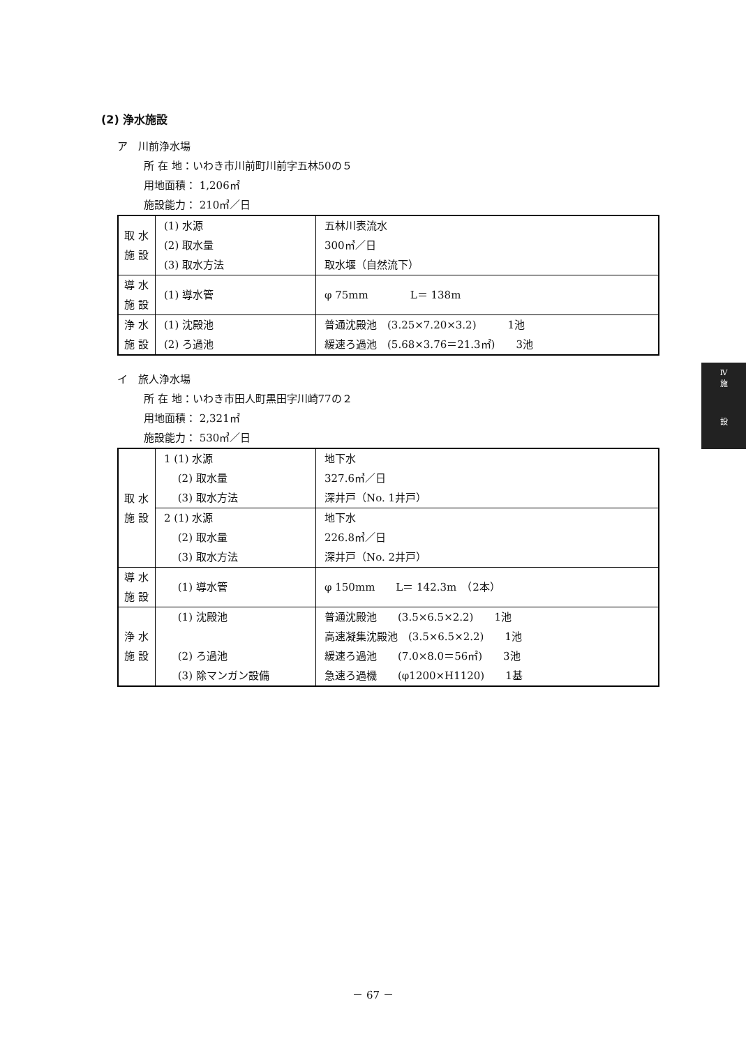(2) 浄水施設
ア　川前浄水場
所 在 地：いわき市川前町川前字五林50の５
用地面積： 1,206㎡
施設能力： 210㎥／日
| 取 水 施 設 | (1) 水源 | 五林川表流水 |
| | (2) 取水量 | 300㎥／日 |
| | (3) 取水方法 | 取水堰（自然流下） |
| 導 水 施 設 | (1) 導水管 | φ 75mm L＝ 138m |
| 浄 水 施 設 | (1) 沈殿池 | 普通沈殿池 (3.25×7.20×3.2) 1池 |
| | (2) ろ過池 | 緩速ろ過池 (5.68×3.76＝21.3㎡) 3池 |
イ　旅人浄水場
所 在 地：いわき市田人町黒田字川崎77の２
用地面積： 2,321㎡
施設能力： 530㎥／日
| 取 水 施 設 | 1 (1) 水源 | 地下水 |
| | (2) 取水量 | 327.6㎥／日 |
| | (3) 取水方法 | 深井戸（No. 1井戸） |
| | 2 (1) 水源 | 地下水 |
| | (2) 取水量 | 226.8㎥／日 |
| | (3) 取水方法 | 深井戸（No. 2井戸） |
| 導 水 施 設 | (1) 導水管 | φ 150mm L＝ 142.3m （2本） |
| 浄 水 施 設 | (1) 沈殿池 | 普通沈殿池 (3.5×6.5×2.2) 1池 |
| | | 高速凝集沈殿池 (3.5×6.5×2.2) 1池 |
| | (2) ろ過池 | 緩速ろ過池 (7.0×8.0＝56㎡) 3池 |
| | (3) 除マンガン設備 | 急速ろ過機 (φ1200×H1120) 1基 |
Ⅳ
施
設
－ 67 －